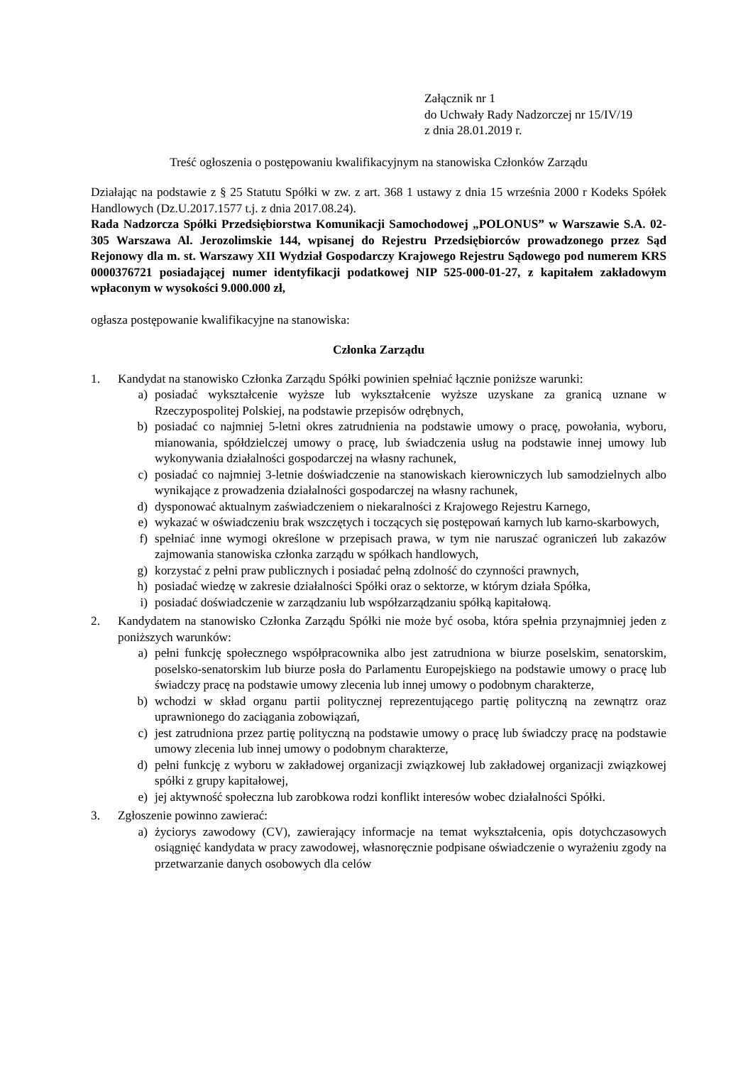Załącznik nr 1
do Uchwały Rady Nadzorczej nr 15/IV/19
z dnia 28.01.2019 r.
Treść ogłoszenia o postępowaniu kwalifikacyjnym na stanowiska Członków Zarządu
Działając na podstawie z § 25 Statutu Spółki w zw. z art. 368 1 ustawy z dnia 15 września 2000 r Kodeks Spółek Handlowych (Dz.U.2017.1577 t.j. z dnia 2017.08.24).
Rada Nadzorcza Spółki Przedsiębiorstwa Komunikacji Samochodowej „POLONUS” w Warszawie S.A. 02-305 Warszawa Al. Jerozolimskie 144, wpisanej do Rejestru Przedsiębiorców prowadzonego przez Sąd Rejonowy dla m. st. Warszawy XII Wydział Gospodarczy Krajowego Rejestru Sądowego pod numerem KRS 0000376721 posiadającej numer identyfikacji podatkowej NIP 525-000-01-27, z kapitałem zakładowym wpłaconym w wysokości 9.000.000 zł,
ogłasza postępowanie kwalifikacyjne na stanowiska:
Członka Zarządu
1. Kandydat na stanowisko Członka Zarządu Spółki powinien spełniać łącznie poniższe warunki:
a) posiadać wykształcenie wyższe lub wykształcenie wyższe uzyskane za granicą uznane w Rzeczypospolitej Polskiej, na podstawie przepisów odrębnych,
b) posiadać co najmniej 5-letni okres zatrudnienia na podstawie umowy o pracę, powołania, wyboru, mianowania, spółdzielczej umowy o pracę, lub świadczenia usług na podstawie innej umowy lub wykonywania działalności gospodarczej na własny rachunek,
c) posiadać co najmniej 3-letnie doświadczenie na stanowiskach kierowniczych lub samodzielnych albo wynikające z prowadzenia działalności gospodarczej na własny rachunek,
d) dysponować aktualnym zaświadczeniem o niekaralności z Krajowego Rejestru Karnego,
e) wykazać w oświadczeniu brak wszczętych i toczących się postępowań karnych lub karno-skarbowych,
f) spełniać inne wymogi określone w przepisach prawa, w tym nie naruszać ograniczeń lub zakazów zajmowania stanowiska członka zarządu w spółkach handlowych,
g) korzystać z pełni praw publicznych i posiadać pełną zdolność do czynności prawnych,
h) posiadać wiedzę w zakresie działalności Spółki oraz o sektorze, w którym działa Spółka,
i) posiadać doświadczenie w zarządzaniu lub współzarządzaniu spółką kapitałową.
2. Kandydatem na stanowisko Członka Zarządu Spółki nie może być osoba, która spełnia przynajmniej jeden z poniższych warunków:
a) pełni funkcję społecznego współpracownika albo jest zatrudniona w biurze poselskim, senatorskim, poselsko-senatorskim lub biurze posła do Parlamentu Europejskiego na podstawie umowy o pracę lub świadczy pracę na podstawie umowy zlecenia lub innej umowy o podobnym charakterze,
b) wchodzi w skład organu partii politycznej reprezentującego partię polityczną na zewnątrz oraz uprawnionego do zaciągania zobowiązań,
c) jest zatrudniona przez partię polityczną na podstawie umowy o pracę lub świadczy pracę na podstawie umowy zlecenia lub innej umowy o podobnym charakterze,
d) pełni funkcję z wyboru w zakładowej organizacji związkowej lub zakładowej organizacji związkowej spółki z grupy kapitałowej,
e) jej aktywność społeczna lub zarobkowa rodzi konflikt interesów wobec działalności Spółki.
3. Zgłoszenie powinno zawierać:
a) życiorys zawodowy (CV), zawierający informacje na temat wykształcenia, opis dotychczasowych osiągnięć kandydata w pracy zawodowej, własnoręcznie podpisane oświadczenie o wyrażeniu zgody na przetwarzanie danych osobowych dla celów